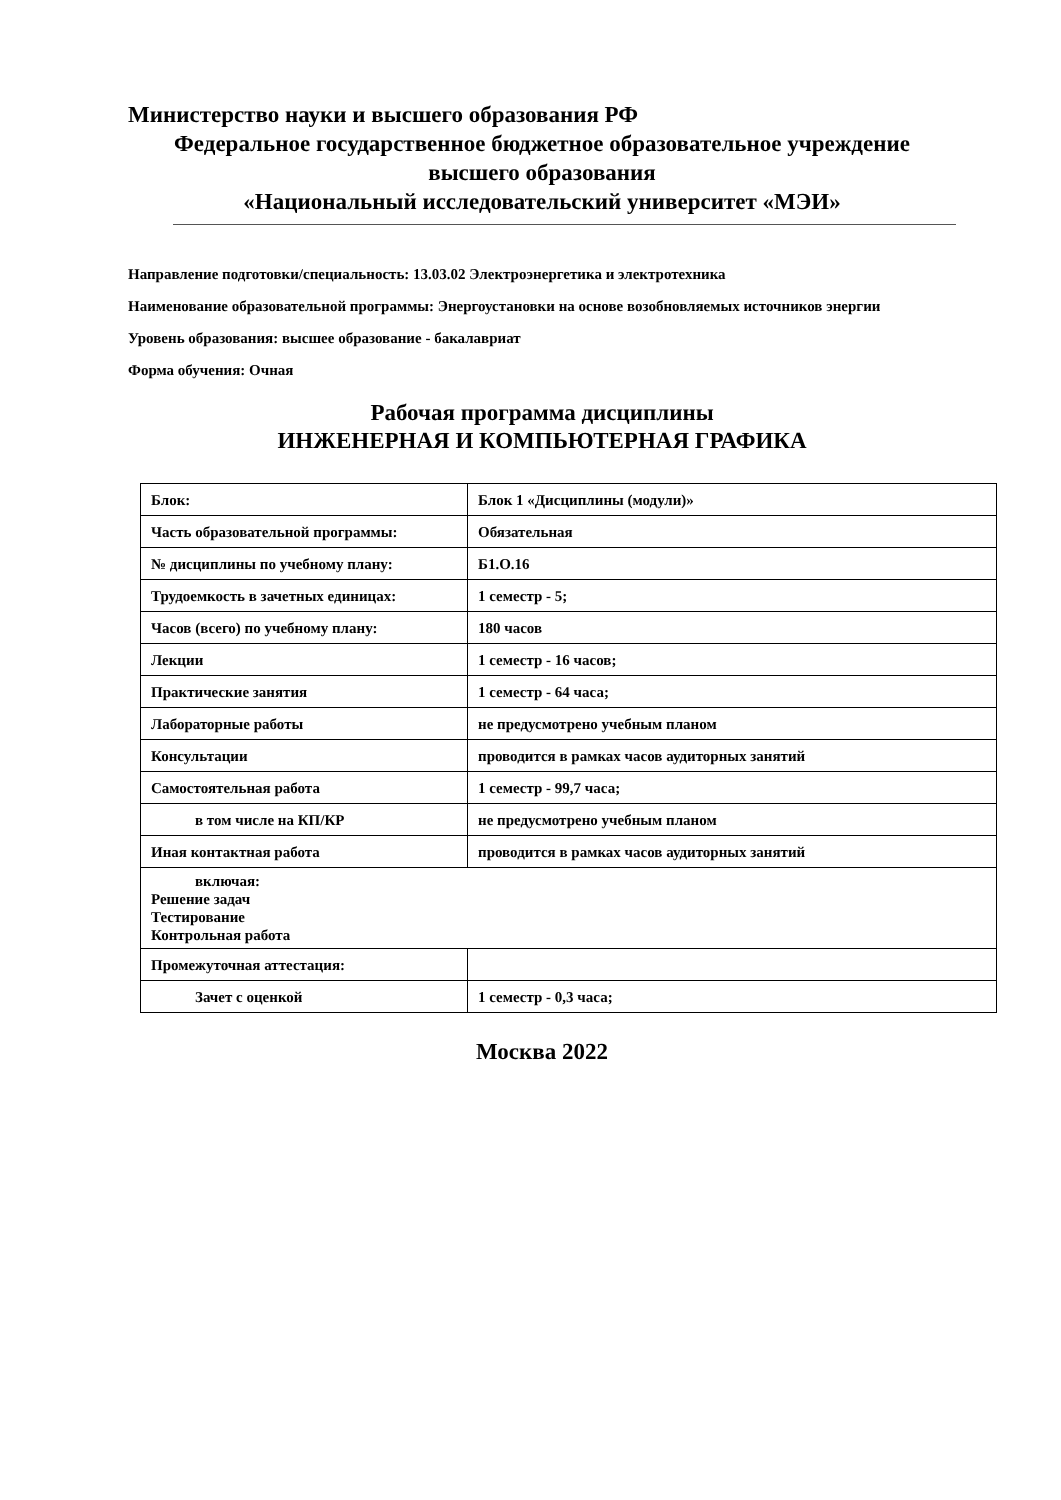Министерство науки и высшего образования РФ
Федеральное государственное бюджетное образовательное учреждение
высшего образования
«Национальный исследовательский университет «МЭИ»
Направление подготовки/специальность: 13.03.02 Электроэнергетика и электротехника
Наименование образовательной программы: Энергоустановки на основе возобновляемых источников энергии
Уровень образования: высшее образование - бакалавриат
Форма обучения: Очная
Рабочая программа дисциплины
ИНЖЕНЕРНАЯ И КОМПЬЮТЕРНАЯ ГРАФИКА
| Блок: | Блок 1 «Дисциплины (модули)» |
| Часть образовательной программы: | Обязательная |
| № дисциплины по учебному плану: | Б1.О.16 |
| Трудоемкость в зачетных единицах: | 1 семестр - 5; |
| Часов (всего) по учебному плану: | 180 часов |
| Лекции | 1 семестр - 16 часов; |
| Практические занятия | 1 семестр - 64 часа; |
| Лабораторные работы | не предусмотрено учебным планом |
| Консультации | проводится в рамках часов аудиторных занятий |
| Самостоятельная работа | 1 семестр - 99,7 часа; |
| в том числе на КП/КР | не предусмотрено учебным планом |
| Иная контактная работа | проводится в рамках часов аудиторных занятий |
| включая: Решение задач Тестирование Контрольная работа | |
| Промежуточная аттестация: | |
| Зачет с оценкой | 1 семестр - 0,3 часа; |
Москва 2022